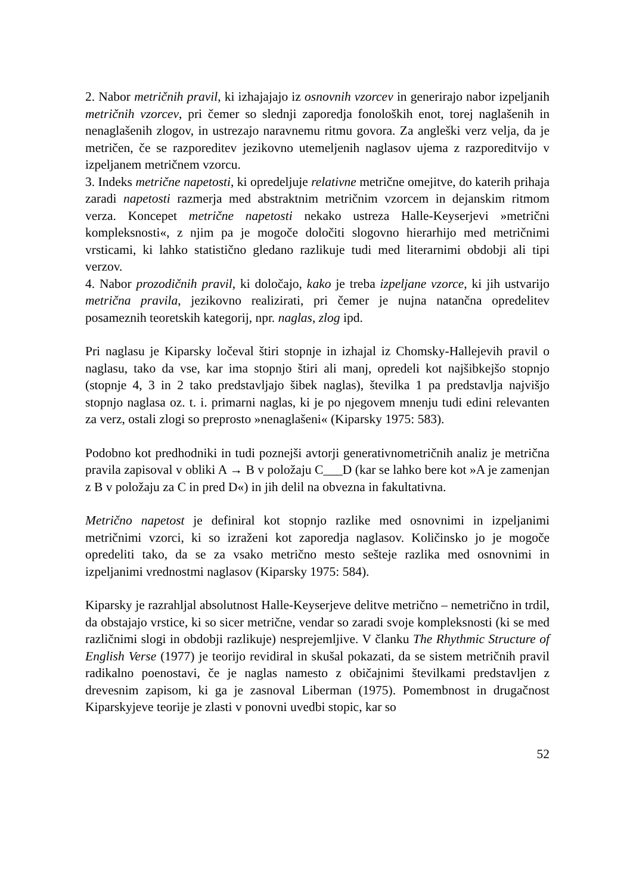2. Nabor metričnih pravil, ki izhajajajo iz osnovnih vzorcev in generirajo nabor izpeljanih metričnih vzorcev, pri čemer so slednji zaporedja fonoloških enot, torej naglašenih in nenaglašenih zlogov, in ustrezajo naravnemu ritmu govora. Za angleški verz velja, da je metričen, če se razporeditev jezikovno utemeljenih naglasov ujema z razporeditvijo v izpeljanem metričnem vzorcu.
3. Indeks metrične napetosti, ki opredeljuje relativne metrične omejitve, do katerih prihaja zaradi napetosti razmerja med abstraktnim metričnim vzorcem in dejanskim ritmom verza. Koncepet metrične napetosti nekako ustreza Halle-Keyserjevi »metrični kompleksnosti«, z njim pa je mogoče določiti slogovno hierarhijo med metričnimi vrsticami, ki lahko statistično gledano razlikuje tudi med literarnimi obdobji ali tipi verzov.
4. Nabor prozodičnih pravil, ki določajo, kako je treba izpeljane vzorce, ki jih ustvarijo metrična pravila, jezikovno realizirati, pri čemer je nujna natančna opredelitev posameznih teoretskih kategorij, npr. naglas, zlog ipd.
Pri naglasu je Kiparsky ločeval štiri stopnje in izhajal iz Chomsky-Hallejevih pravil o naglasu, tako da vse, kar ima stopnjo štiri ali manj, opredeli kot najšibkejšo stopnjo (stopnje 4, 3 in 2 tako predstavljajo šibek naglas), številka 1 pa predstavlja najvišjo stopnjo naglasa oz. t. i. primarni naglas, ki je po njegovem mnenju tudi edini relevanten za verz, ostali zlogi so preprosto »nenaglašeni« (Kiparsky 1975: 583).
Podobno kot predhodniki in tudi poznejši avtorji generativnometričnih analiz je metrična pravila zapisoval v obliki A → B v položaju C___D (kar se lahko bere kot »A je zamenjan z B v položaju za C in pred D«) in jih delil na obvezna in fakultativna.
Metrično napetost je definiral kot stopnjo razlike med osnovnimi in izpeljanimi metričnimi vzorci, ki so izraženi kot zaporedja naglasov. Količinsko jo je mogoče opredeliti tako, da se za vsako metrično mesto sešteje razlika med osnovnimi in izpeljanimi vrednostmi naglasov (Kiparsky 1975: 584).
Kiparsky je razrahljal absolutnost Halle-Keyserjeve delitve metrično – nemetrično in trdil, da obstajajo vrstice, ki so sicer metrične, vendar so zaradi svoje kompleksnosti (ki se med različnimi slogi in obdobji razlikuje) nesprejemljive. V članku The Rhythmic Structure of English Verse (1977) je teorijo revidiral in skušal pokazati, da se sistem metričnih pravil radikalno poenostavi, če je naglas namesto z običajnimi številkami predstavljen z drevesnim zapisom, ki ga je zasnoval Liberman (1975). Pomembnost in drugačnost Kiparskyjeve teorije je zlasti v ponovni uvedbi stopic, kar so
52